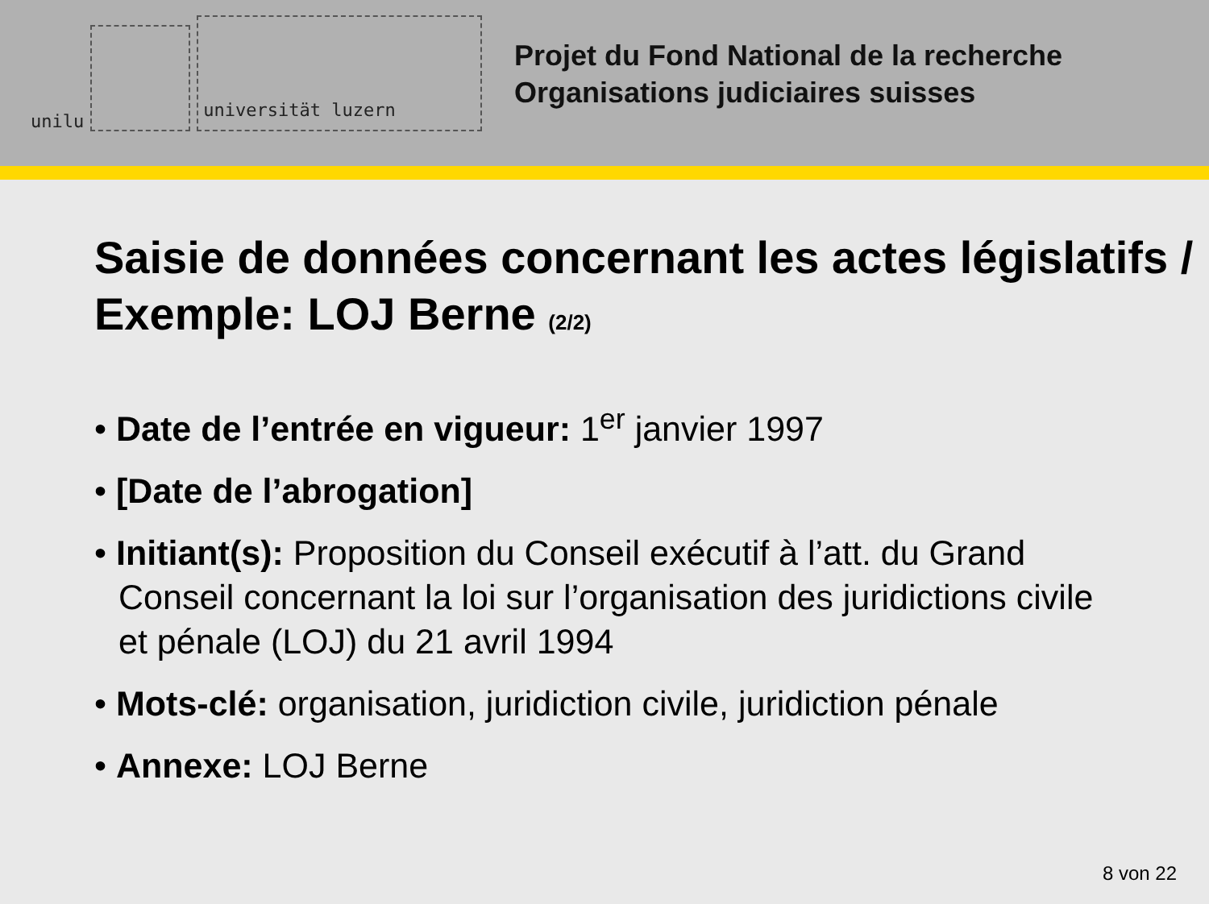unilu
universität luzern
Projet du Fond National de la recherche
Organisations judiciaires suisses
Saisie de données concernant les actes législatifs / Exemple: LOJ Berne (2/2)
• Date de l’entrée en vigueur: 1<sup>er</sup> janvier 1997
• [Date de l’abrogation]
• Initiant(s): Proposition du Conseil exécutif à l’att. du Grand Conseil concernant la loi sur l’organisation des juridictions civile et pénale (LOJ) du 21 avril 1994
• Mots-clé: organisation, juridiction civile, juridiction pénale
• Annexe: LOJ Berne
8 von 22